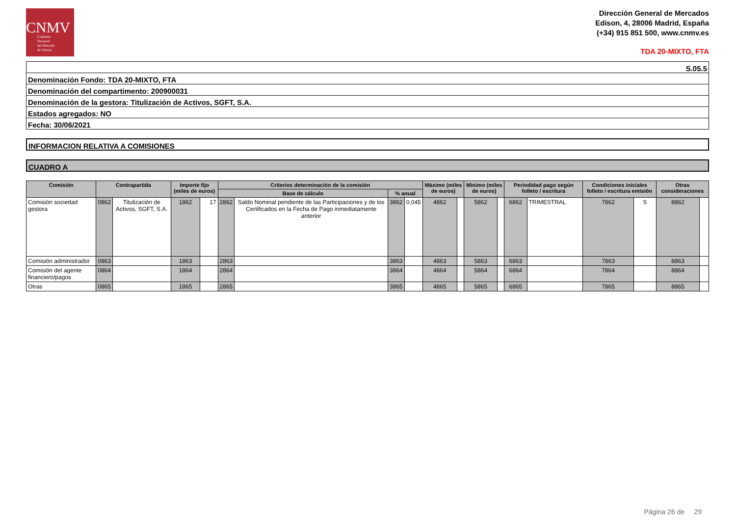CNMV
Comisión
Nacional
del Mercado
de Valores
Dirección General de Mercados
Edison, 4, 28006 Madrid, España
(+34) 915 851 500, www.cnmv.es
TDA 20-MIXTO, FTA
S.05.5
Denominación Fondo: TDA 20-MIXTO, FTA
Denominación del compartimento: 200900031
Denominación de la gestora: Titulización de Activos, SGFT, S.A.
Estados agregados: NO
Fecha: 30/06/2021
INFORMACION RELATIVA A COMISIONES
CUADRO A
| Comisión | Contrapartida | | Importe fijo (miles de euros) | | Criterios determinación de la comisión | | | | Máximo (miles de euros) | | Minimo (miles de euros) | | Periodidad pago según folleto / escritura | | Condiciones iniciales folleto / escritura emisión | | Otras consideraciones | |
| --- | --- | --- | --- | --- | --- | --- | --- | --- | --- | --- | --- | --- | --- | --- | --- | --- | --- | --- |
| | | | | | Base de cálculo | | % anual | | | | | | | | | | | |
| Comisión sociedad gestora | 0862 | Titulización de Activos, SGFT, S.A. | 1862 | 17 | 2862 | Saldo Nominal pendiente de las Participaciones y de los Certificados en la Fecha de Pago inmediatamente anterior | 3862 | 0,045 | 4862 | | 5862 | | 6862 | TRIMESTRAL | 7862 | S | 8862 | |
| Comisión administrador | 0863 | | 1863 | | 2863 | | 3863 | | 4863 | | 5863 | | 6863 | | 7863 | | 8863 | |
| Comisión del agente financiero/pagos | 0864 | | 1864 | | 2864 | | 3864 | | 4864 | | 5864 | | 6864 | | 7864 | | 8864 | |
| Otras | 0865 | | 1865 | | 2865 | | 3865 | | 4865 | | 5865 | | 6865 | | 7865 | | 8865 | |
Página 26 de 29